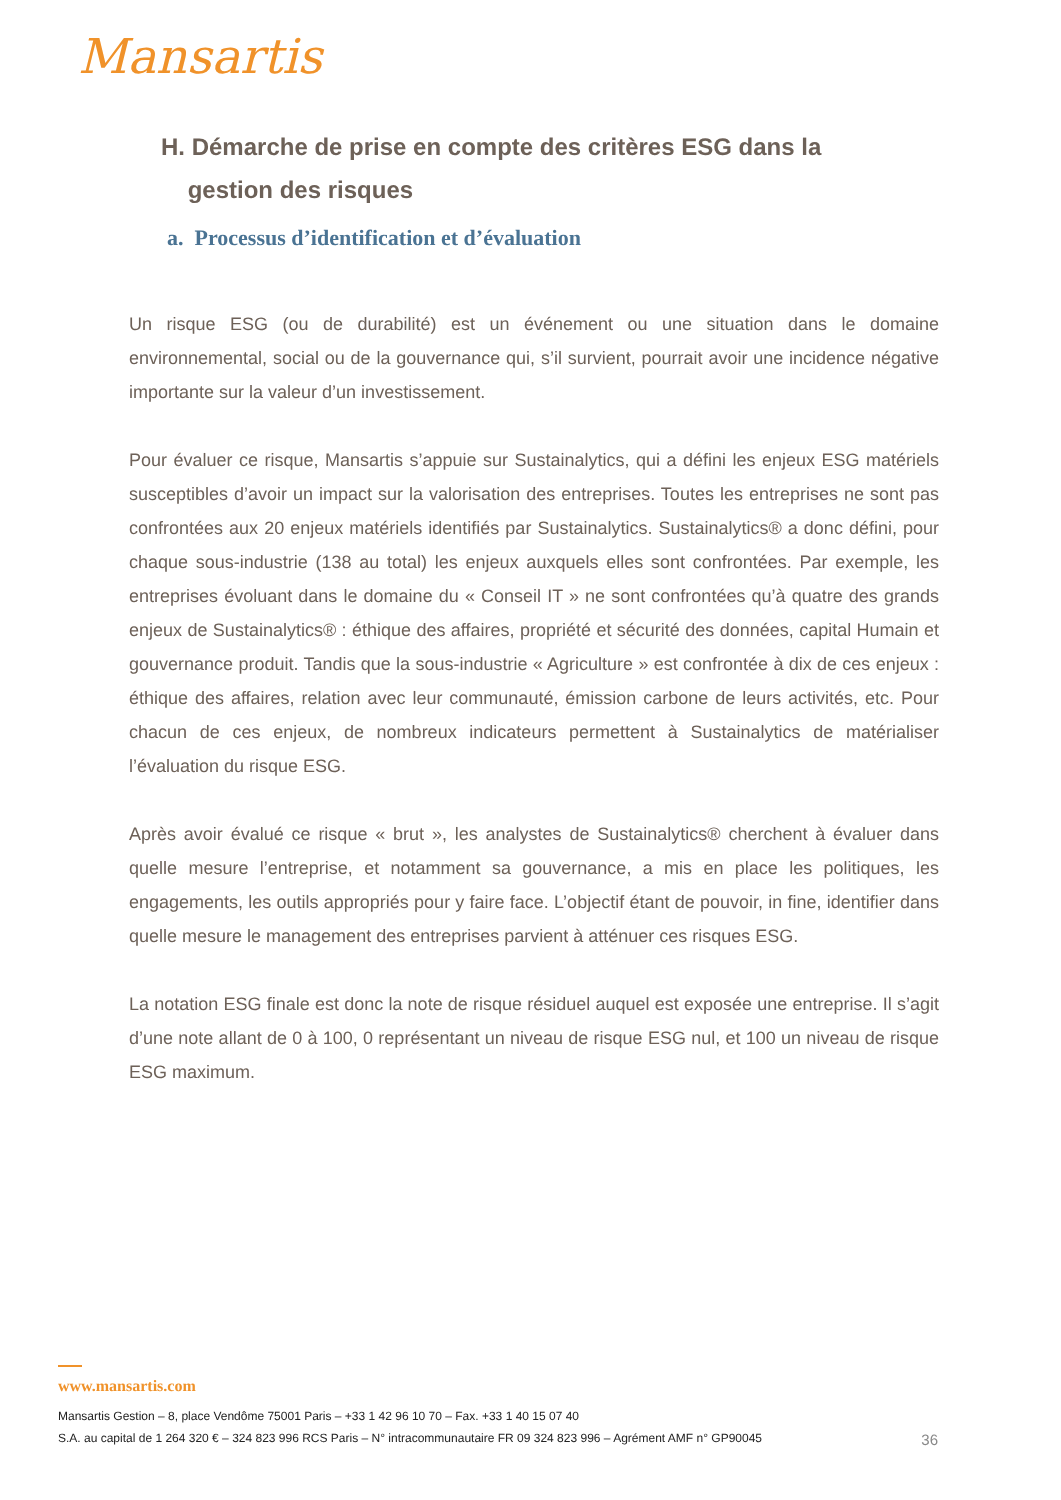Mansartis
H. Démarche de prise en compte des critères ESG dans la
gestion des risques
a. Processus d’identification et d’évaluation
Un risque ESG (ou de durabilité) est un événement ou une situation dans le domaine environnemental, social ou de la gouvernance qui, s’il survient, pourrait avoir une incidence négative importante sur la valeur d’un investissement.
Pour évaluer ce risque, Mansartis s’appuie sur Sustainalytics, qui a défini les enjeux ESG matériels susceptibles d’avoir un impact sur la valorisation des entreprises. Toutes les entreprises ne sont pas confrontées aux 20 enjeux matériels identifiés par Sustainalytics. Sustainalytics® a donc défini, pour chaque sous-industrie (138 au total) les enjeux auxquels elles sont confrontées. Par exemple, les entreprises évoluant dans le domaine du « Conseil IT » ne sont confrontées qu’à quatre des grands enjeux de Sustainalytics® : éthique des affaires, propriété et sécurité des données, capital Humain et gouvernance produit. Tandis que la sous-industrie « Agriculture » est confrontée à dix de ces enjeux : éthique des affaires, relation avec leur communauté, émission carbone de leurs activités, etc. Pour chacun de ces enjeux, de nombreux indicateurs permettent à Sustainalytics de matérialiser l’évaluation du risque ESG.
Après avoir évalué ce risque « brut », les analystes de Sustainalytics® cherchent à évaluer dans quelle mesure l’entreprise, et notamment sa gouvernance, a mis en place les politiques, les engagements, les outils appropriés pour y faire face. L’objectif étant de pouvoir, in fine, identifier dans quelle mesure le management des entreprises parvient à atténuer ces risques ESG.
La notation ESG finale est donc la note de risque résiduel auquel est exposée une entreprise. Il s’agit d’une note allant de 0 à 100, 0 représentant un niveau de risque ESG nul, et 100 un niveau de risque ESG maximum.
www.mansartis.com
Mansartis Gestion – 8, place Vendôme 75001 Paris – +33 1 42 96 10 70 – Fax. +33 1 40 15 07 40
S.A. au capital de 1 264 320 € – 324 823 996 RCS Paris – N° intracommunautaire FR 09 324 823 996 – Agrément AMF n° GP90045 36